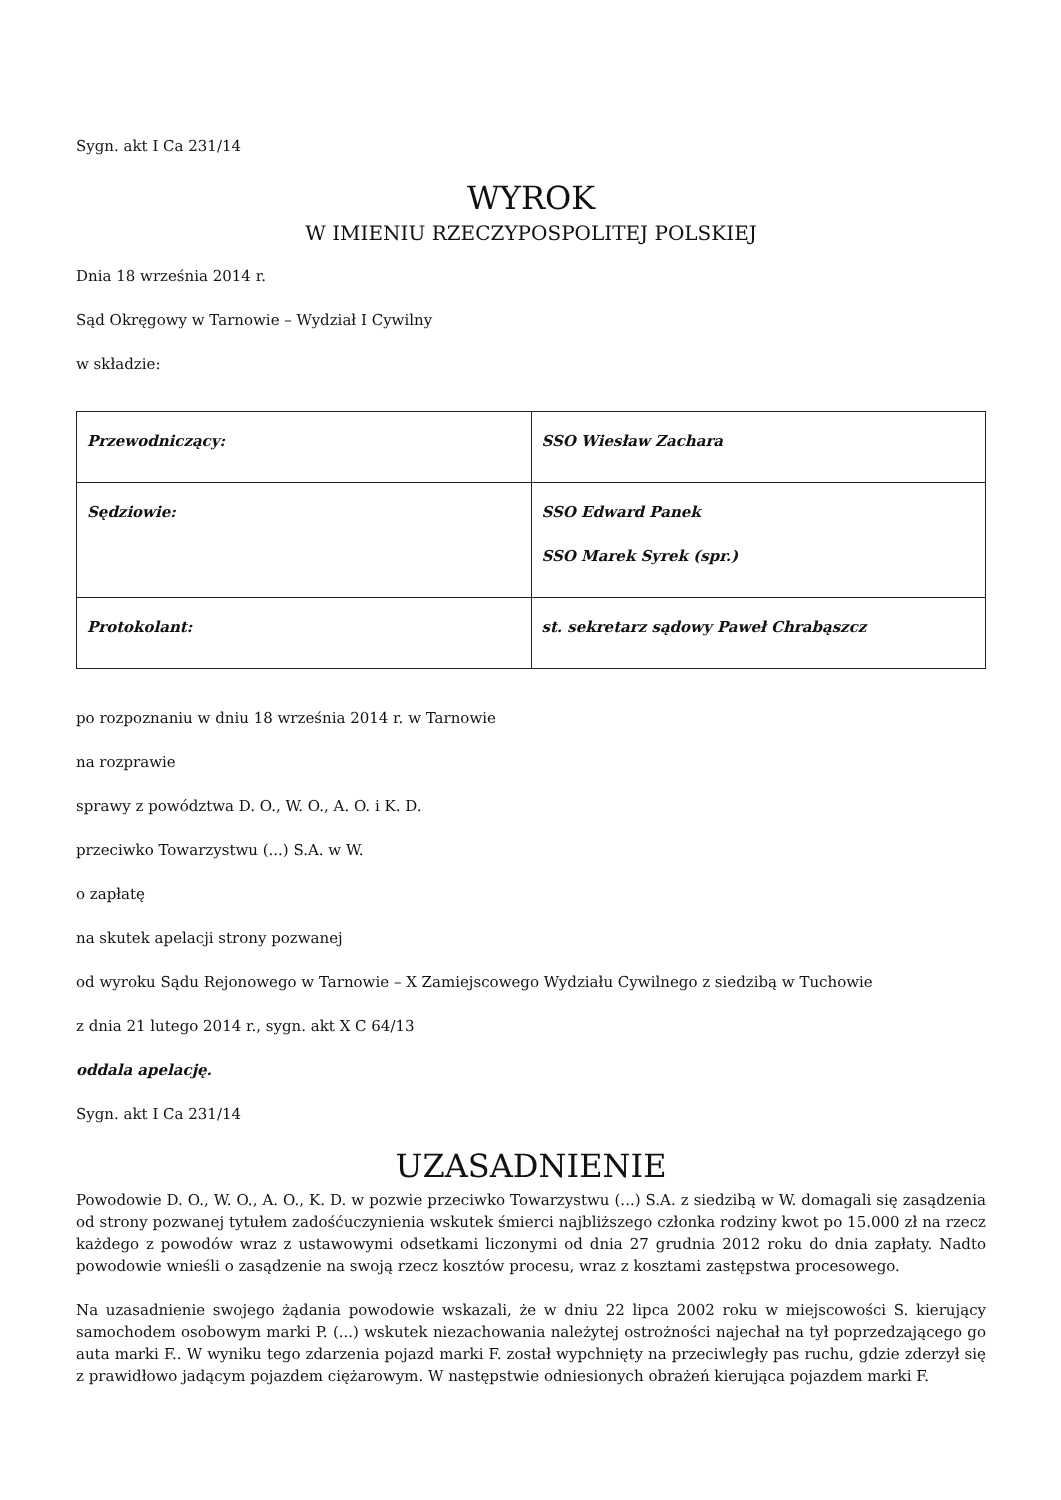Sygn. akt I Ca 231/14
WYROK
W IMIENIU RZECZYPOSPOLITEJ POLSKIEJ
Dnia 18 września 2014 r.
Sąd Okręgowy w Tarnowie – Wydział I Cywilny
w składzie:
| Przewodniczący: | SSO Wiesław Zachara |
| Sędziowie: | SSO Edward Panek SSO Marek Syrek (spr.) |
| Protokolant: | st. sekretarz sądowy Paweł Chrabąszcz |
po rozpoznaniu w dniu 18 września 2014 r. w Tarnowie
na rozprawie
sprawy z powództwa D. O., W. O., A. O. i K. D.
przeciwko Towarzystwu (...) S.A. w W.
o zapłatę
na skutek apelacji strony pozwanej
od wyroku Sądu Rejonowego w Tarnowie – X Zamiejscowego Wydziału Cywilnego z siedzibą w Tuchowie
z dnia 21 lutego 2014 r., sygn. akt X C 64/13
oddala apelację.
Sygn. akt I Ca 231/14
UZASADNIENIE
Powodowie D. O., W. O., A. O., K. D. w pozwie przeciwko Towarzystwu (...) S.A. z siedzibą w W. domagali się zasądzenia od strony pozwanej tytułem zadośćuczynienia wskutek śmierci najbliższego członka rodziny kwot po 15.000 zł na rzecz każdego z powodów wraz z ustawowymi odsetkami liczonymi od dnia 27 grudnia 2012 roku do dnia zapłaty. Nadto powodowie wnieśli o zasądzenie na swoją rzecz kosztów procesu, wraz z kosztami zastępstwa procesowego.
Na uzasadnienie swojego żądania powodowie wskazali, że w dniu 22 lipca 2002 roku w miejscowości S. kierujący samochodem osobowym marki P. (...) wskutek niezachowania należytej ostrożności najechał na tył poprzedzającego go auta marki F.. W wyniku tego zdarzenia pojazd marki F. został wypchnięty na przeciwległy pas ruchu, gdzie zderzył się z prawidłowo jadącym pojazdem ciężarowym. W następstwie odniesionych obrażeń kierująca pojazdem marki F.